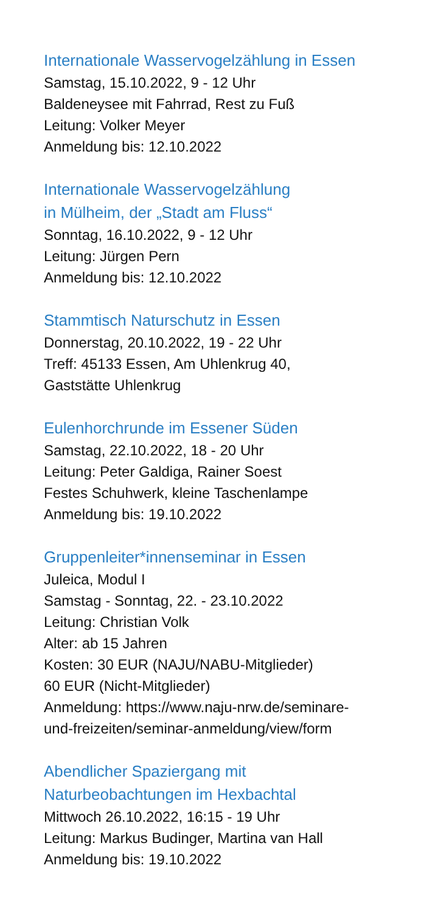Internationale Wasservogelzählung in Essen
Samstag, 15.10.2022, 9 - 12 Uhr
Baldeneysee mit Fahrrad, Rest zu Fuß
Leitung: Volker Meyer
Anmeldung bis: 12.10.2022
Internationale Wasservogelzählung
in Mülheim, der „Stadt am Fluss“
Sonntag, 16.10.2022, 9 - 12 Uhr
Leitung: Jürgen Pern
Anmeldung bis: 12.10.2022
Stammtisch Naturschutz in Essen
Donnerstag, 20.10.2022, 19 - 22 Uhr
Treff: 45133 Essen, Am Uhlenkrug 40,
Gaststätte Uhlenkrug
Eulenhorchrunde im Essener Süden
Samstag, 22.10.2022, 18 - 20 Uhr
Leitung: Peter Galdiga, Rainer Soest
Festes Schuhwerk, kleine Taschenlampe
Anmeldung bis: 19.10.2022
Gruppenleiter*innenseminar in Essen
Juleica, Modul I
Samstag - Sonntag, 22. - 23.10.2022
Leitung: Christian Volk
Alter: ab 15 Jahren
Kosten: 30 EUR (NAJU/NABU-Mitglieder)
60 EUR (Nicht-Mitglieder)
Anmeldung: https://www.naju-nrw.de/seminare-
und-freizeiten/seminar-anmeldung/view/form
Abendlicher Spaziergang mit
Naturbeobachtungen im Hexbachtal
Mittwoch 26.10.2022, 16:15 - 19 Uhr
Leitung: Markus Budinger, Martina van Hall
Anmeldung bis: 19.10.2022